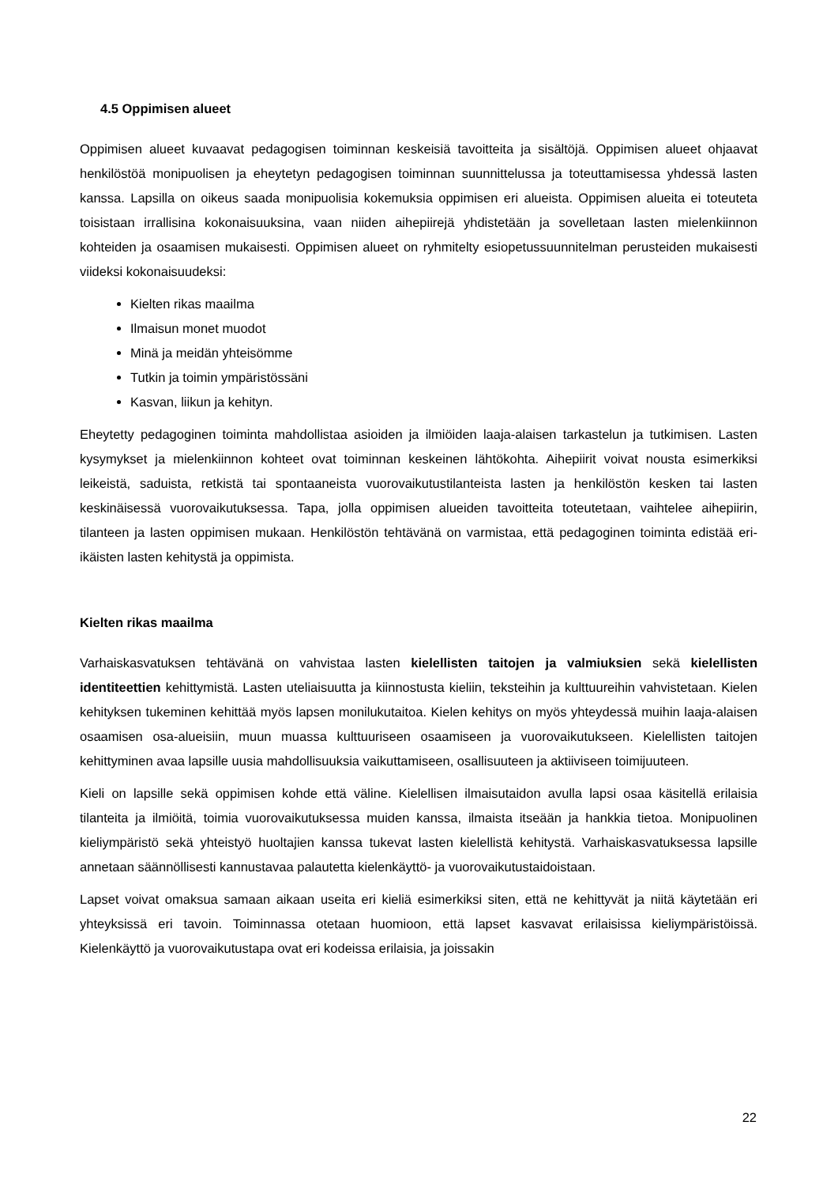4.5 Oppimisen alueet
Oppimisen alueet kuvaavat pedagogisen toiminnan keskeisiä tavoitteita ja sisältöjä. Oppimisen alueet ohjaavat henkilöstöä monipuolisen ja eheytetyn pedagogisen toiminnan suunnittelussa ja toteuttamisessa yhdessä lasten kanssa. Lapsilla on oikeus saada monipuolisia kokemuksia oppimisen eri alueista. Oppimisen alueita ei toteuteta toisistaan irrallisina kokonaisuuksina, vaan niiden aihepiirejä yhdistetään ja sovelletaan lasten mielenkiinnon kohteiden ja osaamisen mukaisesti. Oppimisen alueet on ryhmitelty esiopetussuunnitelman perusteiden mukaisesti viideksi kokonaisuudeksi:
Kielten rikas maailma
Ilmaisun monet muodot
Minä ja meidän yhteisömme
Tutkin ja toimin ympäristössäni
Kasvan, liikun ja kehityn.
Eheytetty pedagoginen toiminta mahdollistaa asioiden ja ilmiöiden laaja-alaisen tarkastelun ja tutkimisen. Lasten kysymykset ja mielenkiinnon kohteet ovat toiminnan keskeinen lähtökohta. Aihepiirit voivat nousta esimerkiksi leikeistä, saduista, retkistä tai spontaaneista vuorovaikutustilanteista lasten ja henkilöstön kesken tai lasten keskinäisessä vuorovaikutuksessa. Tapa, jolla oppimisen alueiden tavoitteita toteutetaan, vaihtelee aihepiirin, tilanteen ja lasten oppimisen mukaan. Henkilöstön tehtävänä on varmistaa, että pedagoginen toiminta edistää eri-ikäisten lasten kehitystä ja oppimista.
Kielten rikas maailma
Varhaiskasvatuksen tehtävänä on vahvistaa lasten kielellisten taitojen ja valmiuksien sekä kielellisten identiteettien kehittymistä. Lasten uteliaisuutta ja kiinnostusta kieliin, teksteihin ja kulttuureihin vahvistetaan. Kielen kehityksen tukeminen kehittää myös lapsen monilukutaitoa. Kielen kehitys on myös yhteydessä muihin laaja-alaisen osaamisen osa-alueisiin, muun muassa kulttuuriseen osaamiseen ja vuorovaikutukseen. Kielellisten taitojen kehittyminen avaa lapsille uusia mahdollisuuksia vaikuttamiseen, osallisuuteen ja aktiiviseen toimijuuteen.
Kieli on lapsille sekä oppimisen kohde että väline. Kielellisen ilmaisutaidon avulla lapsi osaa käsitellä erilaisia tilanteita ja ilmiöitä, toimia vuorovaikutuksessa muiden kanssa, ilmaista itseään ja hankkia tietoa. Monipuolinen kieliympäristö sekä yhteistyö huoltajien kanssa tukevat lasten kielellistä kehitystä. Varhaiskasvatuksessa lapsille annetaan säännöllisesti kannustavaa palautetta kielenkäyttö- ja vuorovaikutustaidoistaan.
Lapset voivat omaksua samaan aikaan useita eri kieliä esimerkiksi siten, että ne kehittyvät ja niitä käytetään eri yhteyksissä eri tavoin. Toiminnassa otetaan huomioon, että lapset kasvavat erilaisissa kieliympäristöissä. Kielenkäyttö ja vuorovaikutustapa ovat eri kodeissa erilaisia, ja joissakin
22